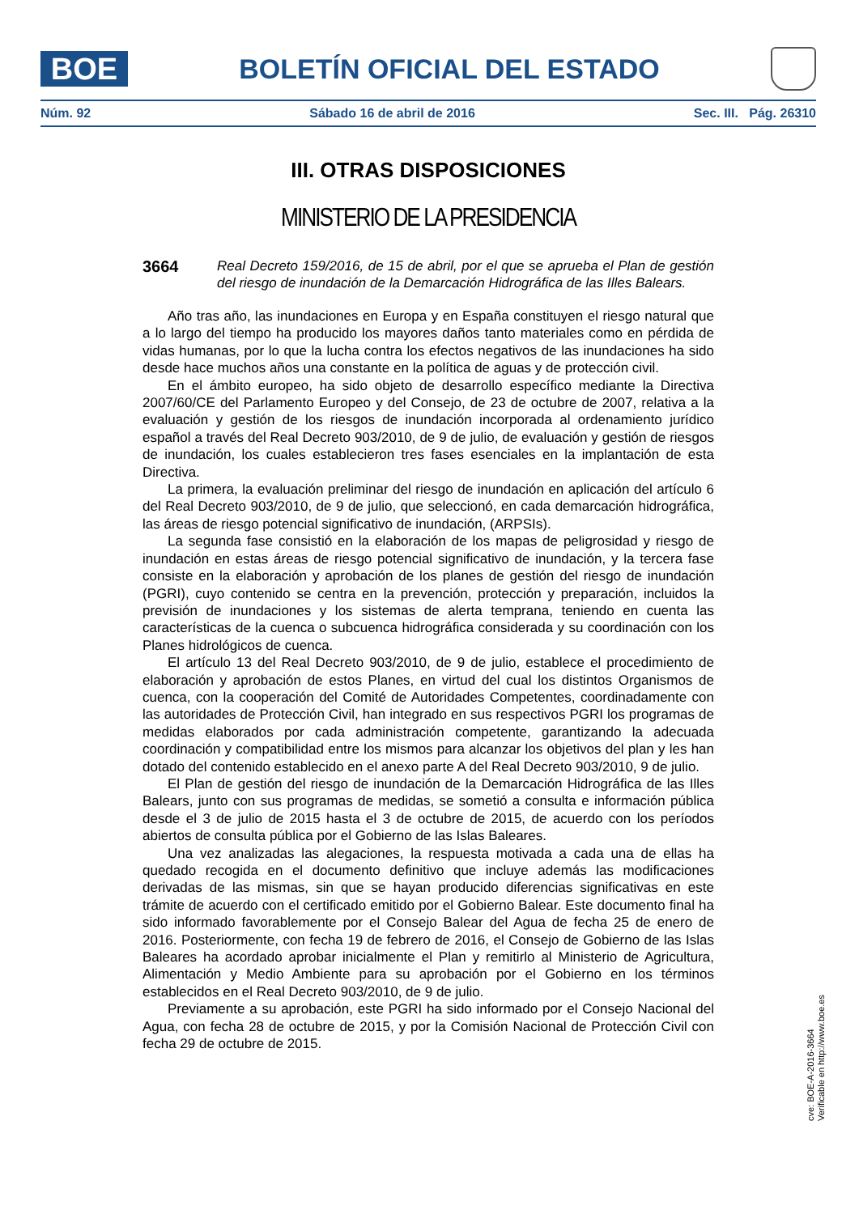BOE
BOLETÍN OFICIAL DEL ESTADO
Núm. 92 Sábado 16 de abril de 2016 Sec. III. Pág. 26310
III. OTRAS DISPOSICIONES
MINISTERIO DE LA PRESIDENCIA
3664
Real Decreto 159/2016, de 15 de abril, por el que se aprueba el Plan de gestión del riesgo de inundación de la Demarcación Hidrográfica de las Illes Balears.
Año tras año, las inundaciones en Europa y en España constituyen el riesgo natural que a lo largo del tiempo ha producido los mayores daños tanto materiales como en pérdida de vidas humanas, por lo que la lucha contra los efectos negativos de las inundaciones ha sido desde hace muchos años una constante en la política de aguas y de protección civil.
En el ámbito europeo, ha sido objeto de desarrollo específico mediante la Directiva 2007/60/CE del Parlamento Europeo y del Consejo, de 23 de octubre de 2007, relativa a la evaluación y gestión de los riesgos de inundación incorporada al ordenamiento jurídico español a través del Real Decreto 903/2010, de 9 de julio, de evaluación y gestión de riesgos de inundación, los cuales establecieron tres fases esenciales en la implantación de esta Directiva.
La primera, la evaluación preliminar del riesgo de inundación en aplicación del artículo 6 del Real Decreto 903/2010, de 9 de julio, que seleccionó, en cada demarcación hidrográfica, las áreas de riesgo potencial significativo de inundación, (ARPSIs).
La segunda fase consistió en la elaboración de los mapas de peligrosidad y riesgo de inundación en estas áreas de riesgo potencial significativo de inundación, y la tercera fase consiste en la elaboración y aprobación de los planes de gestión del riesgo de inundación (PGRI), cuyo contenido se centra en la prevención, protección y preparación, incluidos la previsión de inundaciones y los sistemas de alerta temprana, teniendo en cuenta las características de la cuenca o subcuenca hidrográfica considerada y su coordinación con los Planes hidrológicos de cuenca.
El artículo 13 del Real Decreto 903/2010, de 9 de julio, establece el procedimiento de elaboración y aprobación de estos Planes, en virtud del cual los distintos Organismos de cuenca, con la cooperación del Comité de Autoridades Competentes, coordinadamente con las autoridades de Protección Civil, han integrado en sus respectivos PGRI los programas de medidas elaborados por cada administración competente, garantizando la adecuada coordinación y compatibilidad entre los mismos para alcanzar los objetivos del plan y les han dotado del contenido establecido en el anexo parte A del Real Decreto 903/2010, 9 de julio.
El Plan de gestión del riesgo de inundación de la Demarcación Hidrográfica de las Illes Balears, junto con sus programas de medidas, se sometió a consulta e información pública desde el 3 de julio de 2015 hasta el 3 de octubre de 2015, de acuerdo con los períodos abiertos de consulta pública por el Gobierno de las Islas Baleares.
Una vez analizadas las alegaciones, la respuesta motivada a cada una de ellas ha quedado recogida en el documento definitivo que incluye además las modificaciones derivadas de las mismas, sin que se hayan producido diferencias significativas en este trámite de acuerdo con el certificado emitido por el Gobierno Balear. Este documento final ha sido informado favorablemente por el Consejo Balear del Agua de fecha 25 de enero de 2016. Posteriormente, con fecha 19 de febrero de 2016, el Consejo de Gobierno de las Islas Baleares ha acordado aprobar inicialmente el Plan y remitirlo al Ministerio de Agricultura, Alimentación y Medio Ambiente para su aprobación por el Gobierno en los términos establecidos en el Real Decreto 903/2010, de 9 de julio.
Previamente a su aprobación, este PGRI ha sido informado por el Consejo Nacional del Agua, con fecha 28 de octubre de 2015, y por la Comisión Nacional de Protección Civil con fecha 29 de octubre de 2015.
cve: BOE-A-2016-3664
Verificable en http://www.boe.es